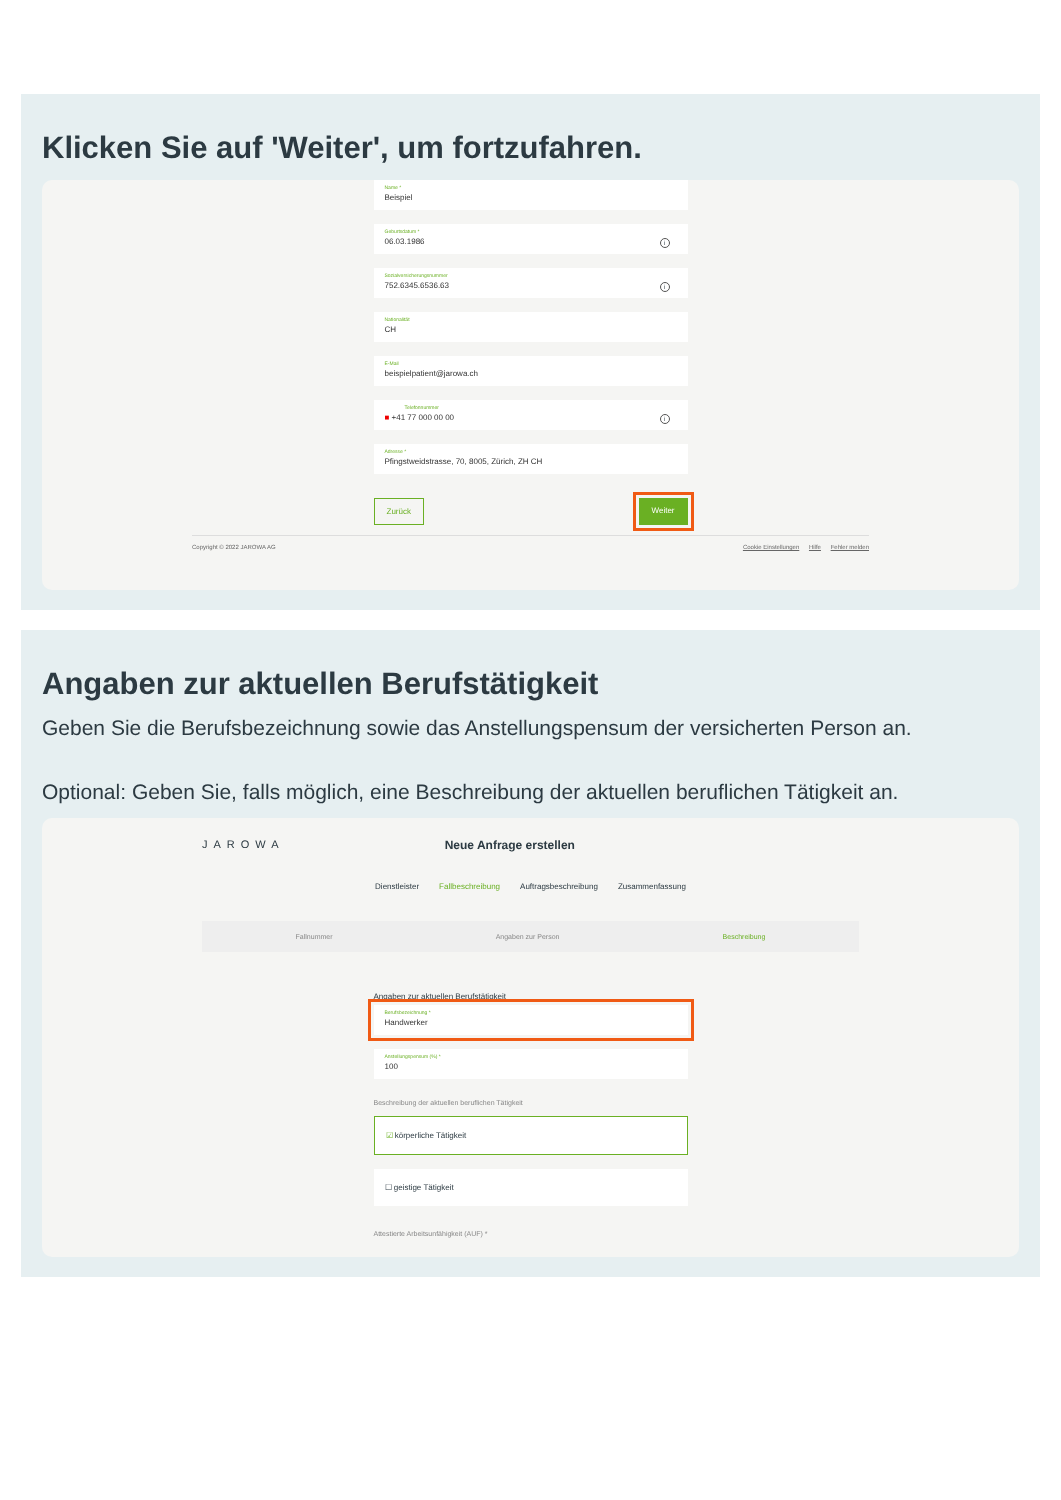Klicken Sie auf 'Weiter', um fortzufahren.
Name *
Beispiel
Geburtsdatum *
06.03.1986
i
Sozialversicherungsnummer
752.6345.6536.63
i
Nationalität
CH
E-Mail
beispielpatient@jarowa.ch
Telefonnummer
■ +41 77 000 00 00
i
Adresse *
Pfingstweidstrasse, 70, 8005, Zürich, ZH CH
Zurück Weiter
Copyright © 2022 JAROWA AG Cookie Einstellungen Hilfe Fehler melden
Angaben zur aktuellen Berufstätigkeit
Geben Sie die Berufsbezeichnung sowie das Anstellungspensum der versicherten Person an.
Optional: Geben Sie, falls möglich, eine Beschreibung der aktuellen beruflichen Tätigkeit an.
JAROWA Neue Anfrage erstellen
Dienstleister Fallbeschreibung Auftragsbeschreibung Zusammenfassung
Fallnummer Angaben zur Person Beschreibung
Angaben zur aktuellen Berufstätigkeit
Berufsbezeichnung *
Handwerker
Anstellungspensum (%) *
100
Beschreibung der aktuellen beruflichen Tätigkeit
☑ körperliche Tätigkeit
☐ geistige Tätigkeit
Attestierte Arbeitsunfähigkeit (AUF) *